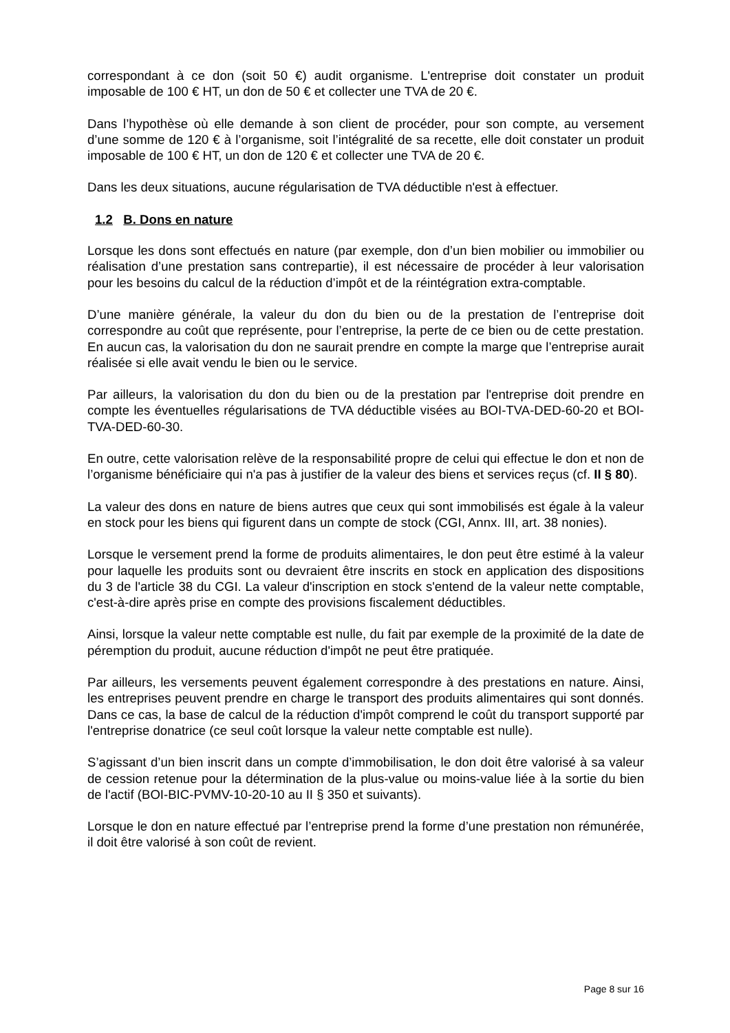correspondant à ce don (soit 50 €) audit organisme. L'entreprise doit constater un produit imposable de 100 € HT, un don de 50 € et collecter une TVA de 20 €.
Dans l’hypothèse où elle demande à son client de procéder, pour son compte, au versement d’une somme de 120 € à l’organisme, soit l’intégralité de sa recette, elle doit constater un produit imposable de 100 € HT, un don de 120 € et collecter une TVA de 20 €.
Dans les deux situations, aucune régularisation de TVA déductible n'est à effectuer.
1.2 B. Dons en nature
Lorsque les dons sont effectués en nature (par exemple, don d’un bien mobilier ou immobilier ou réalisation d’une prestation sans contrepartie), il est nécessaire de procéder à leur valorisation pour les besoins du calcul de la réduction d’impôt et de la réintégration extra-comptable.
D’une manière générale, la valeur du don du bien ou de la prestation de l’entreprise doit correspondre au coût que représente, pour l’entreprise, la perte de ce bien ou de cette prestation. En aucun cas, la valorisation du don ne saurait prendre en compte la marge que l’entreprise aurait réalisée si elle avait vendu le bien ou le service.
Par ailleurs, la valorisation du don du bien ou de la prestation par l'entreprise doit prendre en compte les éventuelles régularisations de TVA déductible visées au BOI-TVA-DED-60-20 et BOI-TVA-DED-60-30.
En outre, cette valorisation relève de la responsabilité propre de celui qui effectue le don et non de l’organisme bénéficiaire qui n'a pas à justifier de la valeur des biens et services reçus (cf. II § 80).
La valeur des dons en nature de biens autres que ceux qui sont immobilisés est égale à la valeur en stock pour les biens qui figurent dans un compte de stock (CGI, Annx. III, art. 38 nonies).
Lorsque le versement prend la forme de produits alimentaires, le don peut être estimé à la valeur pour laquelle les produits sont ou devraient être inscrits en stock en application des dispositions du 3 de l'article 38 du CGI. La valeur d'inscription en stock s'entend de la valeur nette comptable, c'est-à-dire après prise en compte des provisions fiscalement déductibles.
Ainsi, lorsque la valeur nette comptable est nulle, du fait par exemple de la proximité de la date de péremption du produit, aucune réduction d'impôt ne peut être pratiquée.
Par ailleurs, les versements peuvent également correspondre à des prestations en nature. Ainsi, les entreprises peuvent prendre en charge le transport des produits alimentaires qui sont donnés. Dans ce cas, la base de calcul de la réduction d'impôt comprend le coût du transport supporté par l'entreprise donatrice (ce seul coût lorsque la valeur nette comptable est nulle).
S’agissant d’un bien inscrit dans un compte d’immobilisation, le don doit être valorisé à sa valeur de cession retenue pour la détermination de la plus-value ou moins-value liée à la sortie du bien de l'actif (BOI-BIC-PVMV-10-20-10 au II § 350 et suivants).
Lorsque le don en nature effectué par l’entreprise prend la forme d’une prestation non rémunérée, il doit être valorisé à son coût de revient.
Page 8 sur 16